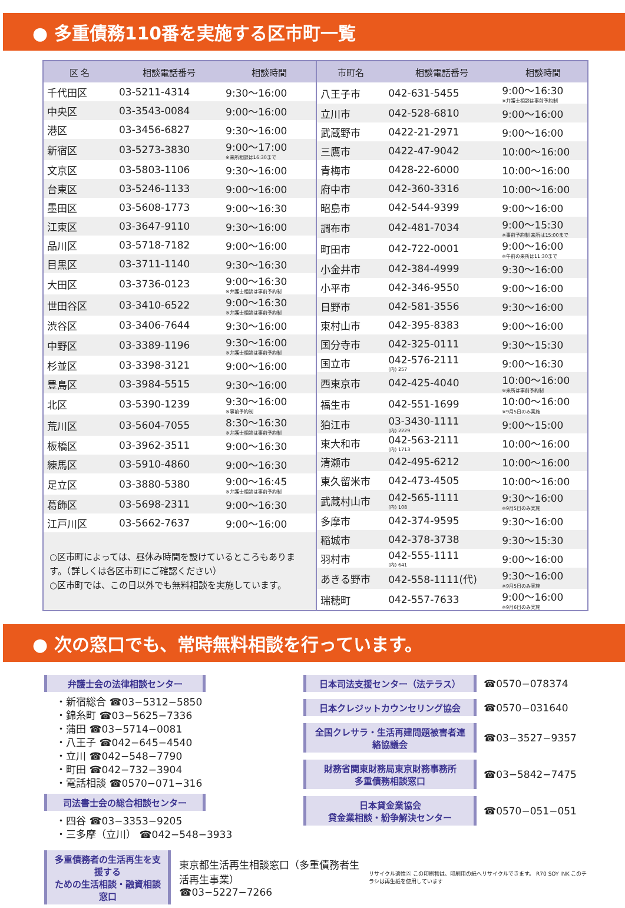● 多重債務110番を実施する区市町一覧
| 区 名 | 相談電話番号 | 相談時間 |
| --- | --- | --- |
| 千代田区 | 03-5211-4314 | 9:30～16:00 |
| 中央区 | 03-3543-0084 | 9:00～16:00 |
| 港区 | 03-3456-6827 | 9:30～16:00 |
| 新宿区 | 03-5273-3830 | 9:00～17:00 ※来所相談は16:30まで |
| 文京区 | 03-5803-1106 | 9:30～16:00 |
| 台東区 | 03-5246-1133 | 9:00～16:00 |
| 墨田区 | 03-5608-1773 | 9:00～16:30 |
| 江東区 | 03-3647-9110 | 9:30～16:00 |
| 品川区 | 03-5718-7182 | 9:00～16:00 |
| 目黒区 | 03-3711-1140 | 9:30～16:30 |
| 大田区 | 03-3736-0123 | 9:00～16:30 ※弁護士相談は事前予約制 |
| 世田谷区 | 03-3410-6522 | 9:00～16:30 ※弁護士相談は事前予約制 |
| 渋谷区 | 03-3406-7644 | 9:30～16:00 |
| 中野区 | 03-3389-1196 | 9:30～16:00 ※弁護士相談は事前予約制 |
| 杉並区 | 03-3398-3121 | 9:00～16:00 |
| 豊島区 | 03-3984-5515 | 9:30～16:00 |
| 北区 | 03-5390-1239 | 9:30～16:00 ※事前予約制 |
| 荒川区 | 03-5604-7055 | 8:30～16:30 ※弁護士相談は事前予約制 |
| 板橋区 | 03-3962-3511 | 9:00～16:30 |
| 練馬区 | 03-5910-4860 | 9:00～16:30 |
| 足立区 | 03-3880-5380 | 9:00～16:45 ※弁護士相談は事前予約制 |
| 葛飾区 | 03-5698-2311 | 9:00～16:30 |
| 江戸川区 | 03-5662-7637 | 9:00～16:00 |
○区市町によっては、昼休み時間を設けているところもあります。（詳しくは各区市町にご確認ください）
○区市町では、この日以外でも無料相談を実施しています。
| 市町名 | 相談電話番号 | 相談時間 |
| --- | --- | --- |
| 八王子市 | 042-631-5455 | 9:00～16:30 ※弁護士相談は事前予約制 |
| 立川市 | 042-528-6810 | 9:00～16:00 |
| 武蔵野市 | 0422-21-2971 | 9:00～16:00 |
| 三鷹市 | 0422-47-9042 | 10:00～16:00 |
| 青梅市 | 0428-22-6000 | 10:00～16:00 |
| 府中市 | 042-360-3316 | 10:00～16:00 |
| 昭島市 | 042-544-9399 | 9:00～16:00 |
| 調布市 | 042-481-7034 | 9:00～15:30 ※事前予約制 来所は15:00まで |
| 町田市 | 042-722-0001 | 9:00～16:00 ※午前の来所は11:30まで |
| 小金井市 | 042-384-4999 | 9:30～16:00 |
| 小平市 | 042-346-9550 | 9:00～16:00 |
| 日野市 | 042-581-3556 | 9:30～16:00 |
| 東村山市 | 042-395-8383 | 9:00～16:00 |
| 国分寺市 | 042-325-0111 | 9:30～15:30 |
| 国立市 | 042-576-2111 (内) 257 | 9:00～16:30 |
| 西東京市 | 042-425-4040 | 10:00～16:00 ※来所は事前予約制 |
| 福生市 | 042-551-1699 | 10:00～16:00 ※9月5日のみ実施 |
| 狛江市 | 03-3430-1111 (内) 2229 | 9:00～15:00 |
| 東大和市 | 042-563-2111 (内) 1713 | 10:00～16:00 |
| 清瀬市 | 042-495-6212 | 10:00～16:00 |
| 東久留米市 | 042-473-4505 | 10:00～16:00 |
| 武蔵村山市 | 042-565-1111 (内) 108 | 9:30～16:00 ※9月5日のみ実施 |
| 多摩市 | 042-374-9595 | 9:30～16:00 |
| 稲城市 | 042-378-3738 | 9:30～15:30 |
| 羽村市 | 042-555-1111 (内) 641 | 9:00～16:00 |
| あきる野市 | 042-558-1111(代) | 9:30～16:00 ※9月5日のみ実施 |
| 瑞穂町 | 042-557-7633 | 9:00～16:00 ※9月6日のみ実施 |
● 次の窓口でも、常時無料相談を行っています。
弁護士会の法律相談センター
・新宿総合 ☎03−5312−5850
・錦糸町 ☎03−5625−7336
・蒲田 ☎03−5714−0081
・八王子 ☎042−645−4540
・立川 ☎042−548−7790
・町田 ☎042−732−3904
・電話相談 ☎0570−071−316
司法書士会の総合相談センター
・四谷 ☎03−3353−9205
・三多摩（立川） ☎042−548−3933
日本司法支援センター（法テラス）
☎0570−078374
日本クレジットカウンセリング協会
☎0570−031640
全国クレサラ・生活再建問題被害者連絡協議会
☎03−3527−9357
財務省関東財務局東京財務事務所
多重債務相談窓口
☎03−5842−7475
日本貸金業協会
貸金業相談・紛争解決センター
☎0570−051−051
多重債務者の生活再生を支援する
ための生活相談・融資相談窓口
東京都生活再生相談窓口（多重債務者生活再生事業）
☎03−5227−7266
リサイクル適性Ⓐ この印刷物は、印刷用の紙へリサイクルできます。 R70 SOY INK このチラシは再生紙を使用しています